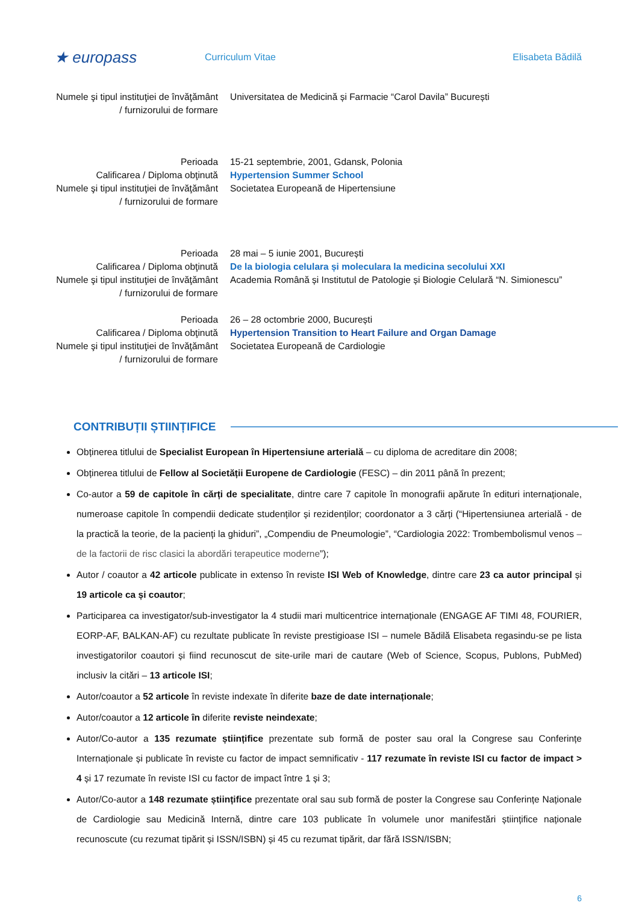★ europass
Curriculum Vitae Elisabeta Bădilă
Numele şi tipul instituţiei de învăţământ / furnizorului de formare
Universitatea de Medicină și Farmacie “Carol Davila” București
Perioada 15-21 septembrie, 2001, Gdansk, Polonia
Calificarea / Diploma obţinută
Hypertension Summer School
Numele şi tipul instituţiei de învăţământ / furnizorului de formare
Societatea Europeană de Hipertensiune
Perioada 28 mai – 5 iunie 2001, București
Calificarea / Diploma obţinută
De la biologia celulara și moleculara la medicina secolului XXI
Numele şi tipul instituţiei de învăţământ / furnizorului de formare
Academia Română și Institutul de Patologie și Biologie Celulară “N. Simionescu”
Perioada 26 – 28 octombrie 2000, București
Calificarea / Diploma obţinută
Hypertension Transition to Heart Failure and Organ Damage
Numele şi tipul instituţiei de învăţământ / furnizorului de formare
Societatea Europeană de Cardiologie
CONTRIBUȚII ȘTIINȚIFICE
Obținerea titlului de Specialist European în Hipertensiune arterială – cu diploma de acreditare din 2008;
Obținerea titlului de Fellow al Societății Europene de Cardiologie (FESC) – din 2011 până în prezent;
Co-autor a 59 de capitole în cărți de specialitate, dintre care 7 capitole în monografii apărute în edituri internaționale, numeroase capitole în compendii dedicate studenților și rezidenților; coordonator a 3 cărți (“Hipertensiunea arterială - de la practică la teorie, de la pacienți la ghiduri”, „Compendiu de Pneumologie”, “Cardiologia 2022: Trombembolismul venos – de la factorii de risc clasici la abordări terapeutice moderne”);
Autor / coautor a 42 articole publicate in extenso în reviste ISI Web of Knowledge, dintre care 23 ca autor principal și 19 articole ca și coautor;
Participarea ca investigator/sub-investigator la 4 studii mari multicentrice internaționale (ENGAGE AF TIMI 48, FOURIER, EORP-AF, BALKAN-AF) cu rezultate publicate în reviste prestigioase ISI – numele Bădilă Elisabeta regasindu-se pe lista investigatorilor coautori și fiind recunoscut de site-urile mari de cautare (Web of Science, Scopus, Publons, PubMed) inclusiv la citări – 13 articole ISI;
Autor/coautor a 52 articole în reviste indexate în diferite baze de date internaționale;
Autor/coautor a 12 articole în diferite reviste neindexate;
Autor/Co-autor a 135 rezumate științifice prezentate sub formă de poster sau oral la Congrese sau Conferințe Internaționale și publicate în reviste cu factor de impact semnificativ - 117 rezumate în reviste ISI cu factor de impact > 4 și 17 rezumate în reviste ISI cu factor de impact între 1 și 3;
Autor/Co-autor a 148 rezumate științifice prezentate oral sau sub formă de poster la Congrese sau Conferințe Naționale de Cardiologie sau Medicină Internă, dintre care 103 publicate în volumele unor manifestări științifice naționale recunoscute (cu rezumat tipărit și ISSN/ISBN) și 45 cu rezumat tipărit, dar fără ISSN/ISBN;
6